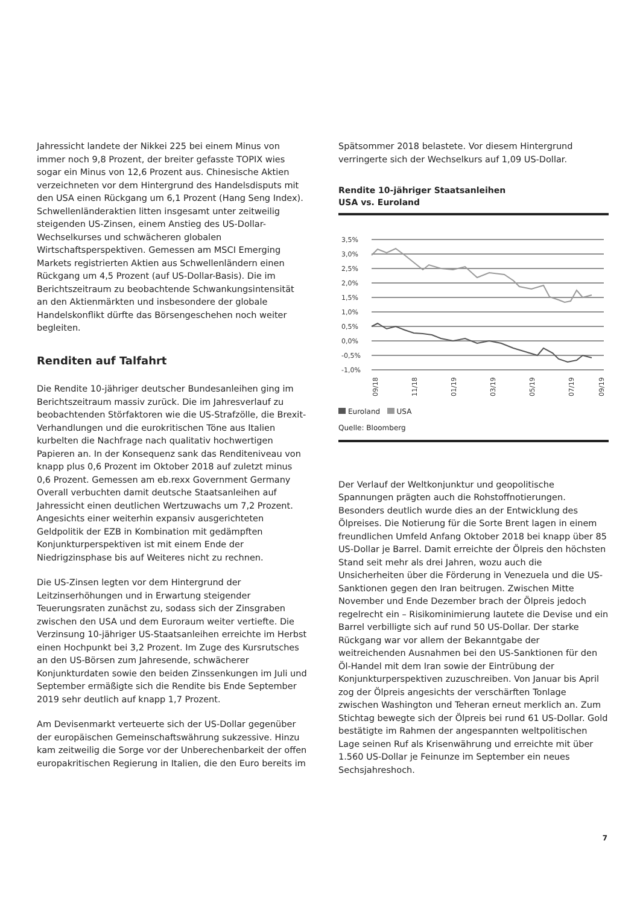Jahressicht landete der Nikkei 225 bei einem Minus von immer noch 9,8 Prozent, der breiter gefasste TOPIX wies sogar ein Minus von 12,6 Prozent aus. Chinesische Aktien verzeichneten vor dem Hintergrund des Handelsdisputs mit den USA einen Rückgang um 6,1 Prozent (Hang Seng Index). Schwellenländeraktien litten insgesamt unter zeitweilig steigenden US-Zinsen, einem Anstieg des US-Dollar-Wechselkurses und schwächeren globalen Wirtschaftsperspektiven. Gemessen am MSCI Emerging Markets registrierten Aktien aus Schwellenländern einen Rückgang um 4,5 Prozent (auf US-Dollar-Basis). Die im Berichtszeitraum zu beobachtende Schwankungsintensität an den Aktienmärkten und insbesondere der globale Handelskonflikt dürfte das Börsengeschehen noch weiter begleiten.
Renditen auf Talfahrt
Die Rendite 10-jähriger deutscher Bundesanleihen ging im Berichtszeitraum massiv zurück. Die im Jahresverlauf zu beobachtenden Störfaktoren wie die US-Strafzölle, die Brexit-Verhandlungen und die eurokritischen Töne aus Italien kurbelten die Nachfrage nach qualitativ hochwertigen Papieren an. In der Konsequenz sank das Renditeniveau von knapp plus 0,6 Prozent im Oktober 2018 auf zuletzt minus 0,6 Prozent. Gemessen am eb.rexx Government Germany Overall verbuchten damit deutsche Staatsanleihen auf Jahressicht einen deutlichen Wertzuwachs um 7,2 Prozent. Angesichts einer weiterhin expansiv ausgerichteten Geldpolitik der EZB in Kombination mit gedämpften Konjunkturperspektiven ist mit einem Ende der Niedrigzinsphase bis auf Weiteres nicht zu rechnen.
Die US-Zinsen legten vor dem Hintergrund der Leitzinserhöhungen und in Erwartung steigender Teuerungsraten zunächst zu, sodass sich der Zinsgraben zwischen den USA und dem Euroraum weiter vertiefte. Die Verzinsung 10-jähriger US-Staatsanleihen erreichte im Herbst einen Hochpunkt bei 3,2 Prozent. Im Zuge des Kursrutsches an den US-Börsen zum Jahresende, schwächerer Konjunkturdaten sowie den beiden Zinssenkungen im Juli und September ermäßigte sich die Rendite bis Ende September 2019 sehr deutlich auf knapp 1,7 Prozent.
Am Devisenmarkt verteuerte sich der US-Dollar gegenüber der europäischen Gemeinschaftswährung sukzessive. Hinzu kam zeitweilig die Sorge vor der Unberechenbarkeit der offen europakritischen Regierung in Italien, die den Euro bereits im
Spätsommer 2018 belastete. Vor diesem Hintergrund verringerte sich der Wechselkurs auf 1,09 US-Dollar.
Rendite 10-jähriger Staatsanleihen
USA vs. Euroland
3,5%
3,0%
2,5%
2,0%
1,5%
1,0%
0,5%
0,0%
-0,5%
-1,0%
09/18
11/18
01/19
03/19
05/19
07/19
09/19
Euroland USA
Quelle: Bloomberg
Der Verlauf der Weltkonjunktur und geopolitische Spannungen prägten auch die Rohstoffnotierungen. Besonders deutlich wurde dies an der Entwicklung des Ölpreises. Die Notierung für die Sorte Brent lagen in einem freundlichen Umfeld Anfang Oktober 2018 bei knapp über 85 US-Dollar je Barrel. Damit erreichte der Ölpreis den höchsten Stand seit mehr als drei Jahren, wozu auch die Unsicherheiten über die Förderung in Venezuela und die US-Sanktionen gegen den Iran beitrugen. Zwischen Mitte November und Ende Dezember brach der Ölpreis jedoch regelrecht ein – Risikominimierung lautete die Devise und ein Barrel verbilligte sich auf rund 50 US-Dollar. Der starke Rückgang war vor allem der Bekanntgabe der weitreichenden Ausnahmen bei den US-Sanktionen für den Öl-Handel mit dem Iran sowie der Eintrübung der Konjunkturperspektiven zuzuschreiben. Von Januar bis April zog der Ölpreis angesichts der verschärften Tonlage zwischen Washington und Teheran erneut merklich an. Zum Stichtag bewegte sich der Ölpreis bei rund 61 US-Dollar. Gold bestätigte im Rahmen der angespannten weltpolitischen Lage seinen Ruf als Krisenwährung und erreichte mit über 1.560 US-Dollar je Feinunze im September ein neues Sechsjahreshoch.
7